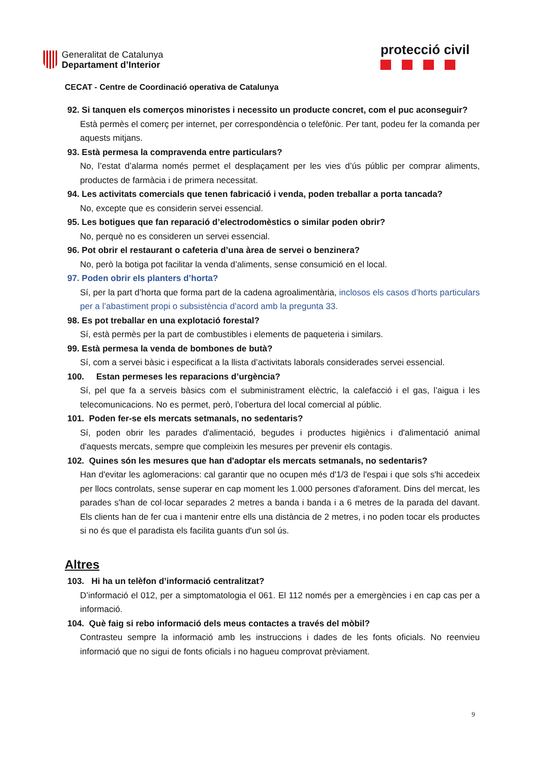Generalitat de Catalunya
Departament d’Interior
protecció civil
CECAT - Centre de Coordinació operativa de Catalunya
92. Si tanquen els comerços minoristes i necessito un producte concret, com el puc aconseguir?
Està permès el comerç per internet, per correspondència o telefònic. Per tant, podeu fer la comanda per aquests mitjans.
93. Està permesa la compravenda entre particulars?
No, l’estat d’alarma només permet el desplaçament per les vies d’ús públic per comprar aliments, productes de farmàcia i de primera necessitat.
94. Les activitats comercials que tenen fabricació i venda, poden treballar a porta tancada?
No, excepte que es considerin servei essencial.
95. Les botigues que fan reparació d’electrodomèstics o similar poden obrir?
No, perquè no es consideren un servei essencial.
96. Pot obrir el restaurant o cafeteria d’una àrea de servei o benzinera?
No, però la botiga pot facilitar la venda d’aliments, sense consumició en el local.
97. Poden obrir els planters d’horta?
Sí, per la part d’horta que forma part de la cadena agroalimentària, inclosos els casos d’horts particulars per a l’abastiment propi o subsistència d’acord amb la pregunta 33.
98. Es pot treballar en una explotació forestal?
Sí, està permès per la part de combustibles i elements de paqueteria i similars.
99. Està permesa la venda de bombones de butà?
Sí, com a servei bàsic i especificat a la llista d’activitats laborals considerades servei essencial.
100. Estan permeses les reparacions d’urgència?
Sí, pel que fa a serveis bàsics com el subministrament elèctric, la calefacció i el gas, l’aigua i les telecomunicacions. No es permet, però, l’obertura del local comercial al públic.
101. Poden fer-se els mercats setmanals, no sedentaris?
Sí, poden obrir les parades d'alimentació, begudes i productes higiènics i d'alimentació animal d'aquests mercats, sempre que compleixin les mesures per prevenir els contagis.
102. Quines són les mesures que han d'adoptar els mercats setmanals, no sedentaris?
Han d'evitar les aglomeracions: cal garantir que no ocupen més d'1/3 de l'espai i que sols s'hi accedeix per llocs controlats, sense superar en cap moment les 1.000 persones d'aforament. Dins del mercat, les parades s'han de col·locar separades 2 metres a banda i banda i a 6 metres de la parada del davant. Els clients han de fer cua i mantenir entre ells una distància de 2 metres, i no poden tocar els productes si no és que el paradista els facilita guants d'un sol ús.
Altres
103. Hi ha un telèfon d’informació centralitzat?
D’informació el 012, per a simptomatologia el 061. El 112 només per a emergències i en cap cas per a informació.
104. Què faig si rebo informació dels meus contactes a través del mòbil?
Contrasteu sempre la informació amb les instruccions i dades de les fonts oficials. No reenvieu informació que no sigui de fonts oficials i no hagueu comprovat prèviament.
9